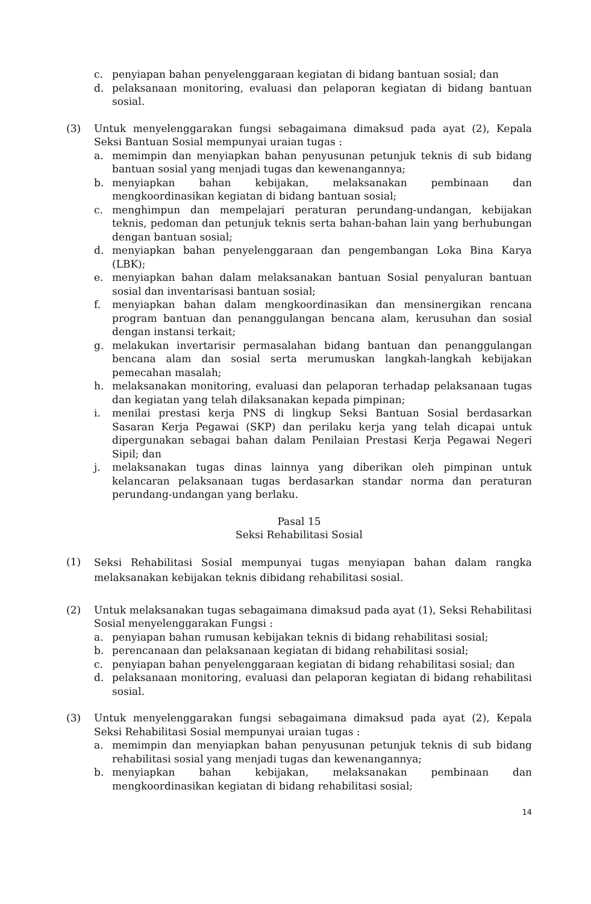c. penyiapan bahan penyelenggaraan kegiatan di bidang bantuan sosial; dan
d. pelaksanaan monitoring, evaluasi dan pelaporan kegiatan di bidang bantuan sosial.
(3) Untuk menyelenggarakan fungsi sebagaimana dimaksud pada ayat (2), Kepala Seksi Bantuan Sosial mempunyai uraian tugas :
a. memimpin dan menyiapkan bahan penyusunan petunjuk teknis di sub bidang bantuan sosial yang menjadi tugas dan kewenangannya;
b. menyiapkan bahan kebijakan, melaksanakan pembinaan dan mengkoordinasikan kegiatan di bidang bantuan sosial;
c. menghimpun dan mempelajari peraturan perundang-undangan, kebijakan teknis, pedoman dan petunjuk teknis serta bahan-bahan lain yang berhubungan dengan bantuan sosial;
d. menyiapkan bahan penyelenggaraan dan pengembangan Loka Bina Karya (LBK);
e. menyiapkan bahan dalam melaksanakan bantuan Sosial penyaluran bantuan sosial dan inventarisasi bantuan sosial;
f. menyiapkan bahan dalam mengkoordinasikan dan mensinergikan rencana program bantuan dan penanggulangan bencana alam, kerusuhan dan sosial dengan instansi terkait;
g. melakukan invertarisir permasalahan bidang bantuan dan penanggulangan bencana alam dan sosial serta merumuskan langkah-langkah kebijakan pemecahan masalah;
h. melaksanakan monitoring, evaluasi dan pelaporan terhadap pelaksanaan tugas dan kegiatan yang telah dilaksanakan kepada pimpinan;
i. menilai prestasi kerja PNS di lingkup Seksi Bantuan Sosial berdasarkan Sasaran Kerja Pegawai (SKP) dan perilaku kerja yang telah dicapai untuk dipergunakan sebagai bahan dalam Penilaian Prestasi Kerja Pegawai Negeri Sipil; dan
j. melaksanakan tugas dinas lainnya yang diberikan oleh pimpinan untuk kelancaran pelaksanaan tugas berdasarkan standar norma dan peraturan perundang-undangan yang berlaku.
Pasal 15
Seksi Rehabilitasi Sosial
(1)
Seksi Rehabilitasi Sosial mempunyai tugas menyiapan bahan dalam rangka melaksanakan kebijakan teknis dibidang rehabilitasi sosial.
(2) Untuk melaksanakan tugas sebagaimana dimaksud pada ayat (1), Seksi Rehabilitasi Sosial menyelenggarakan Fungsi :
a. penyiapan bahan rumusan kebijakan teknis di bidang rehabilitasi sosial;
b. perencanaan dan pelaksanaan kegiatan di bidang rehabilitasi sosial;
c. penyiapan bahan penyelenggaraan kegiatan di bidang rehabilitasi sosial; dan
d. pelaksanaan monitoring, evaluasi dan pelaporan kegiatan di bidang rehabilitasi sosial.
(3) Untuk menyelenggarakan fungsi sebagaimana dimaksud pada ayat (2), Kepala Seksi Rehabilitasi Sosial mempunyai uraian tugas :
a. memimpin dan menyiapkan bahan penyusunan petunjuk teknis di sub bidang rehabilitasi sosial yang menjadi tugas dan kewenangannya;
b. menyiapkan bahan kebijakan, melaksanakan pembinaan dan mengkoordinasikan kegiatan di bidang rehabilitasi sosial;
14